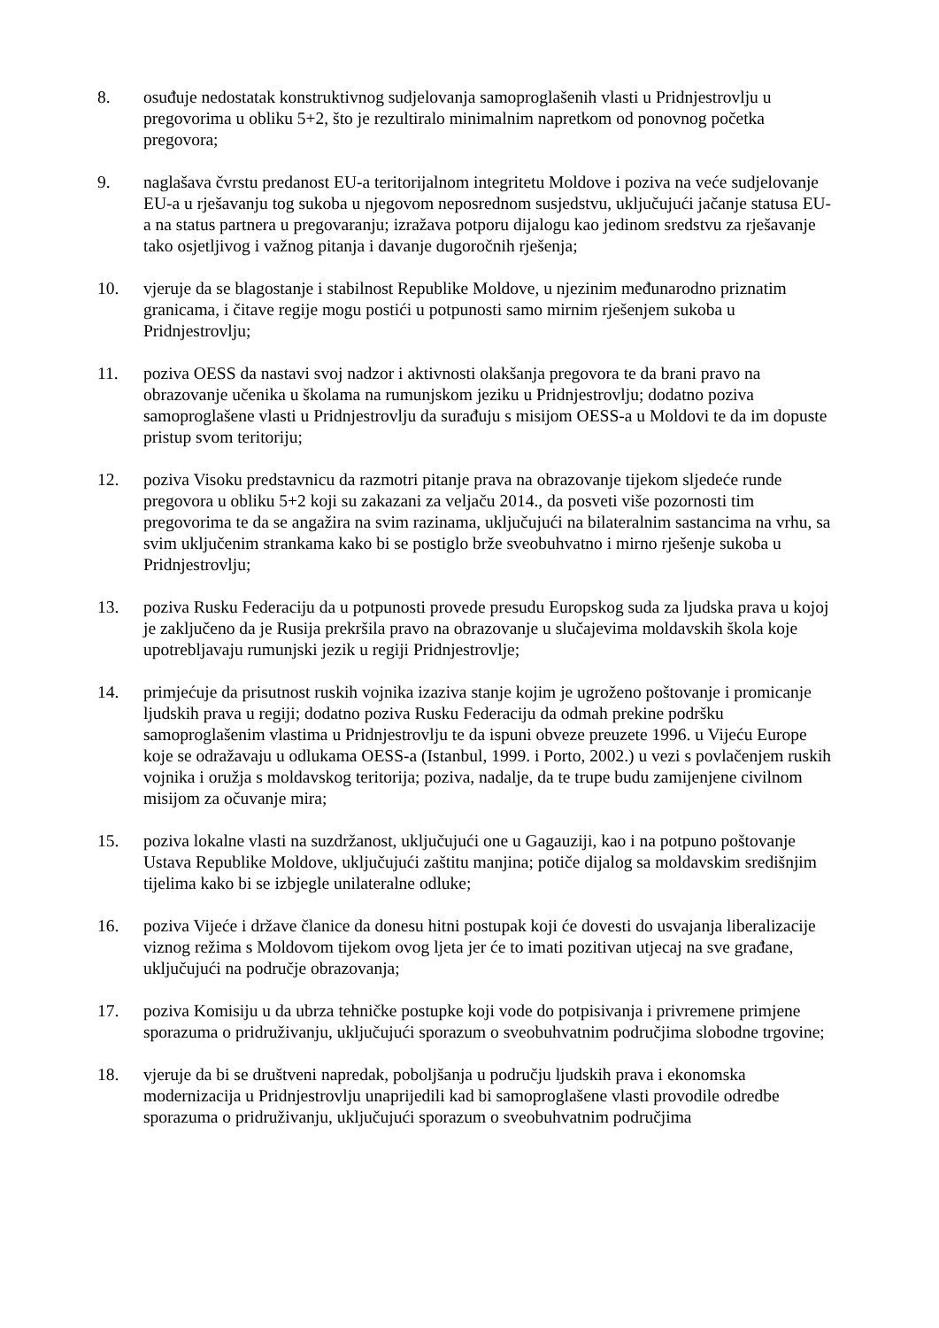8. osuđuje nedostatak konstruktivnog sudjelovanja samoproglašenih vlasti u Pridnjestrovlju u pregovorima u obliku 5+2, što je rezultiralo minimalnim napretkom od ponovnog početka pregovora;
9. naglašava čvrstu predanost EU-a teritorijalnom integritetu Moldove i poziva na veće sudjelovanje EU-a u rješavanju tog sukoba u njegovom neposrednom susjedstvu, uključujući jačanje statusa EU-a na status partnera u pregovaranju; izražava potporu dijalogu kao jedinom sredstvu za rješavanje tako osjetljivog i važnog pitanja i davanje dugoročnih rješenja;
10. vjeruje da se blagostanje i stabilnost Republike Moldove, u njezinim međunarodno priznatim granicama, i čitave regije mogu postići u potpunosti samo mirnim rješenjem sukoba u Pridnjestrovlju;
11. poziva OESS da nastavi svoj nadzor i aktivnosti olakšanja pregovora te da brani pravo na obrazovanje učenika u školama na rumunjskom jeziku u Pridnjestrovlju; dodatno poziva samoproglašene vlasti u Pridnjestrovlju da surađuju s misijom OESS-a u Moldovi te da im dopuste pristup svom teritoriju;
12. poziva Visoku predstavnicu da razmotri pitanje prava na obrazovanje tijekom sljedeće runde pregovora u obliku 5+2 koji su zakazani za veljaču 2014., da posveti više pozornosti tim pregovorima te da se angažira na svim razinama, uključujući na bilateralnim sastancima na vrhu, sa svim uključenim strankama kako bi se postiglo brže sveobuhvatno i mirno rješenje sukoba u Pridnjestrovlju;
13. poziva Rusku Federaciju da u potpunosti provede presudu Europskog suda za ljudska prava u kojoj je zaključeno da je Rusija prekršila pravo na obrazovanje u slučajevima moldavskih škola koje upotrebljavaju rumunjski jezik u regiji Pridnjestrovlje;
14. primjećuje da prisutnost ruskih vojnika izaziva stanje kojim je ugroženo poštovanje i promicanje ljudskih prava u regiji; dodatno poziva Rusku Federaciju da odmah prekine podršku samoproglašenim vlastima u Pridnjestrovlju te da ispuni obveze preuzete 1996. u Vijeću Europe koje se odražavaju u odlukama OESS-a (Istanbul, 1999. i Porto, 2002.) u vezi s povlačenjem ruskih vojnika i oružja s moldavskog teritorija; poziva, nadalje, da te trupe budu zamijenjene civilnom misijom za očuvanje mira;
15. poziva lokalne vlasti na suzdržanost, uključujući one u Gagauziji, kao i na potpuno poštovanje Ustava Republike Moldove, uključujući zaštitu manjina; potiče dijalog sa moldavskim središnjim tijelima kako bi se izbjegle unilateralne odluke;
16. poziva Vijeće i države članice da donesu hitni postupak koji će dovesti do usvajanja liberalizacije viznog režima s Moldovom tijekom ovog ljeta jer će to imati pozitivan utjecaj na sve građane, uključujući na područje obrazovanja;
17. poziva Komisiju u da ubrza tehničke postupke koji vode do potpisivanja i privremene primjene sporazuma o pridruživanju, uključujući sporazum o sveobuhvatnim područjima slobodne trgovine;
18. vjeruje da bi se društveni napredak, poboljšanja u području ljudskih prava i ekonomska modernizacija u Pridnjestrovlju unaprijedili kad bi samoproglašene vlasti provodile odredbe sporazuma o pridruživanju, uključujući sporazum o sveobuhvatnim područjima